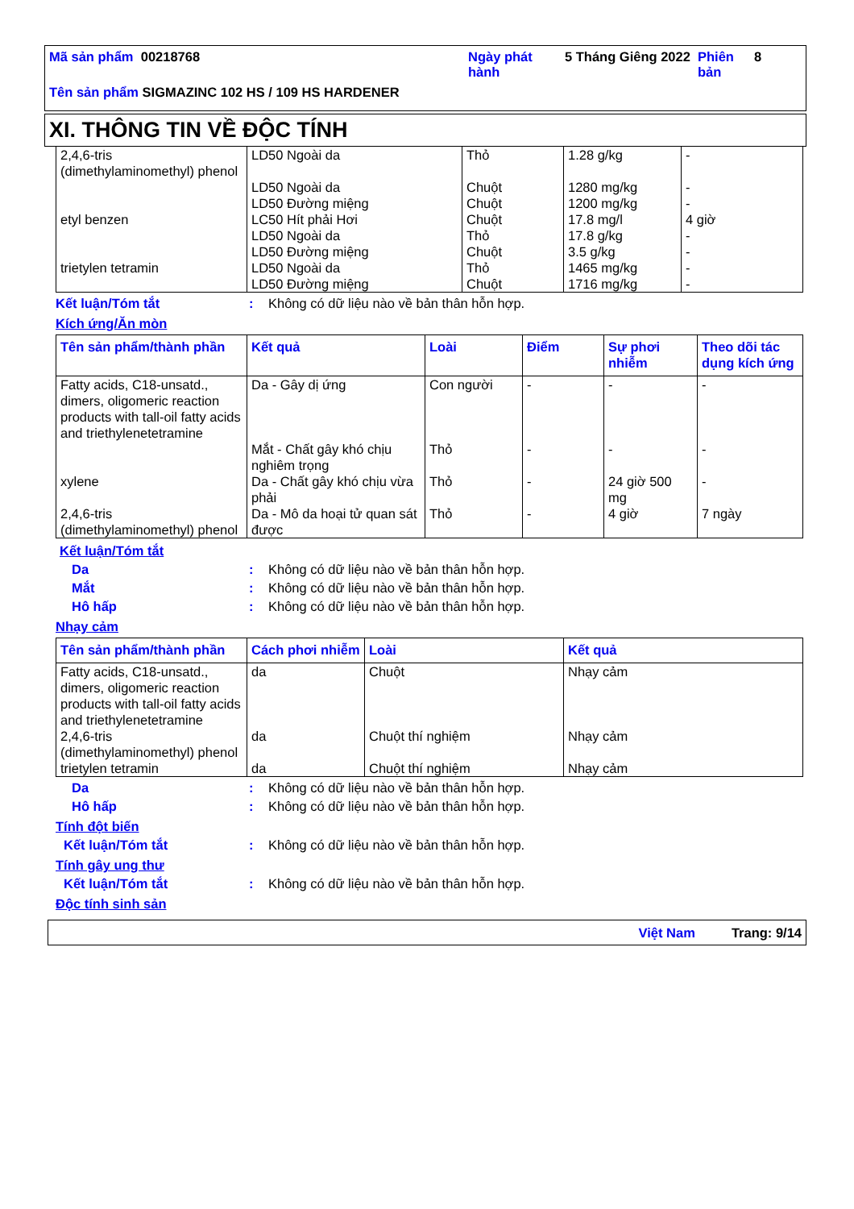Mã sản phẩm 00218768 Ngày phát hành
5 Tháng Giêng 2022
Phiên bản
8
Tên sản phẩm SIGMAZINC 102 HS / 109 HS HARDENER
XI. THÔNG TIN VỀ ĐỘC TÍNH
| 2,4,6-tris (dimethylaminomethyl) phenol | LD50 Ngoài da | Thỏ | 1.28 g/kg | - |
| | LD50 Ngoài da | Chuột | 1280 mg/kg | - |
| | LD50 Đường miệng | Chuột | 1200 mg/kg | - |
| etyl benzen | LC50 Hít phải Hơi | Chuột | 17.8 mg/l | 4 giờ |
| | LD50 Ngoài da | Thỏ | 17.8 g/kg | - |
| | LD50 Đường miệng | Chuột | 3.5 g/kg | - |
| trietylen tetramin | LD50 Ngoài da | Thỏ | 1465 mg/kg | - |
| | LD50 Đường miệng | Chuột | 1716 mg/kg | - |
Kết luận/Tóm tắt : Không có dữ liệu nào về bản thân hỗn hợp.
Kích ứng/Ăn mòn
| Tên sản phẩm/thành phần | Kết quả | Loài | Điểm | Sự phơi nhiễm | Theo dõi tác dụng kích ứng |
| --- | --- | --- | --- | --- | --- |
| Fatty acids, C18-unsatd., dimers, oligomeric reaction products with tall-oil fatty acids and triethylenetetramine | Da - Gây dị ứng | Con người | - | - | - |
| | Mắt - Chất gây khó chịu nghiêm trọng | Thỏ | - | - | - |
| xylene | Da - Chất gây khó chịu vừa phải | Thỏ | - | 24 giờ 500 mg | - |
| 2,4,6-tris (dimethylaminomethyl) phenol | Da - Mô da hoại tử quan sát được | Thỏ | - | 4 giờ | 7 ngày |
Kết luận/Tóm tắt
Da : Không có dữ liệu nào về bản thân hỗn hợp.
Mắt : Không có dữ liệu nào về bản thân hỗn hợp.
Hô hấp : Không có dữ liệu nào về bản thân hỗn hợp.
Nhạy cảm
| Tên sản phẩm/thành phần | Cách phơi nhiễm | Loài | Kết quả |
| --- | --- | --- | --- |
| Fatty acids, C18-unsatd., dimers, oligomeric reaction products with tall-oil fatty acids and triethylenetetramine | da | Chuột | Nhạy cảm |
| 2,4,6-tris (dimethylaminomethyl) phenol | da | Chuột thí nghiệm | Nhạy cảm |
| trietylen tetramin | da | Chuột thí nghiệm | Nhạy cảm |
Da : Không có dữ liệu nào về bản thân hỗn hợp.
Hô hấp : Không có dữ liệu nào về bản thân hỗn hợp.
Tính đột biến
Kết luận/Tóm tắt : Không có dữ liệu nào về bản thân hỗn hợp.
Tính gây ung thư
Kết luận/Tóm tắt : Không có dữ liệu nào về bản thân hỗn hợp.
Độc tính sinh sản
Việt Nam Trang: 9/14